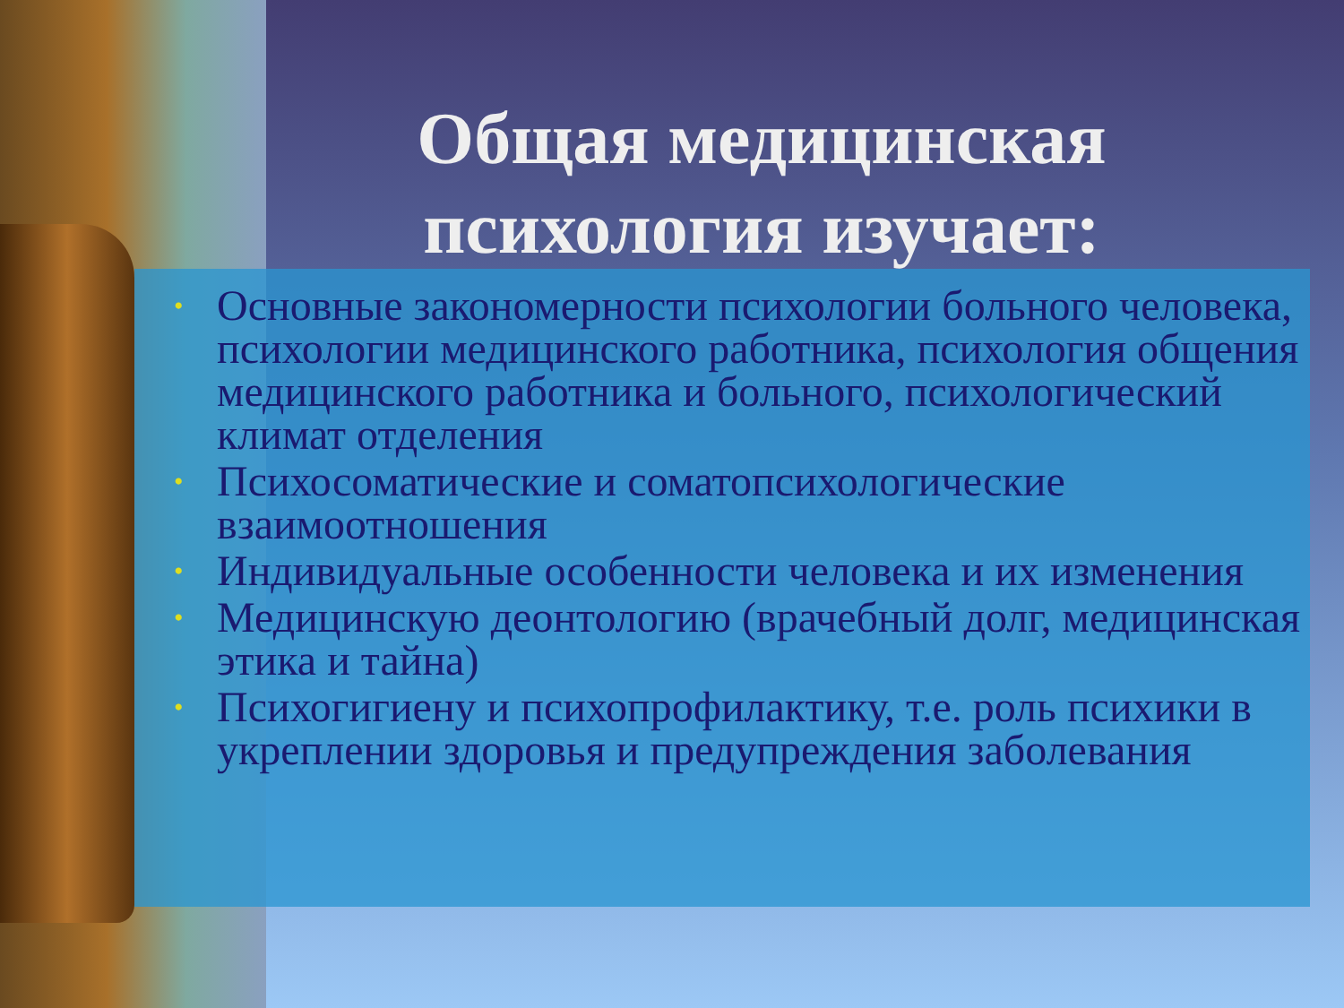Общая медицинская психология изучает:
• Основные закономерности психологии больного человека, психологии медицинского работника, психология общения медицинского работника и больного, психологический климат отделения
• Психосоматические и соматопсихологические взаимоотношения
• Индивидуальные особенности человека и их изменения
• Медицинскую деонтологию (врачебный долг, медицинская этика и тайна)
• Психогигиену и психопрофилактику, т.е. роль психики в укреплении здоровья и предупреждения заболевания